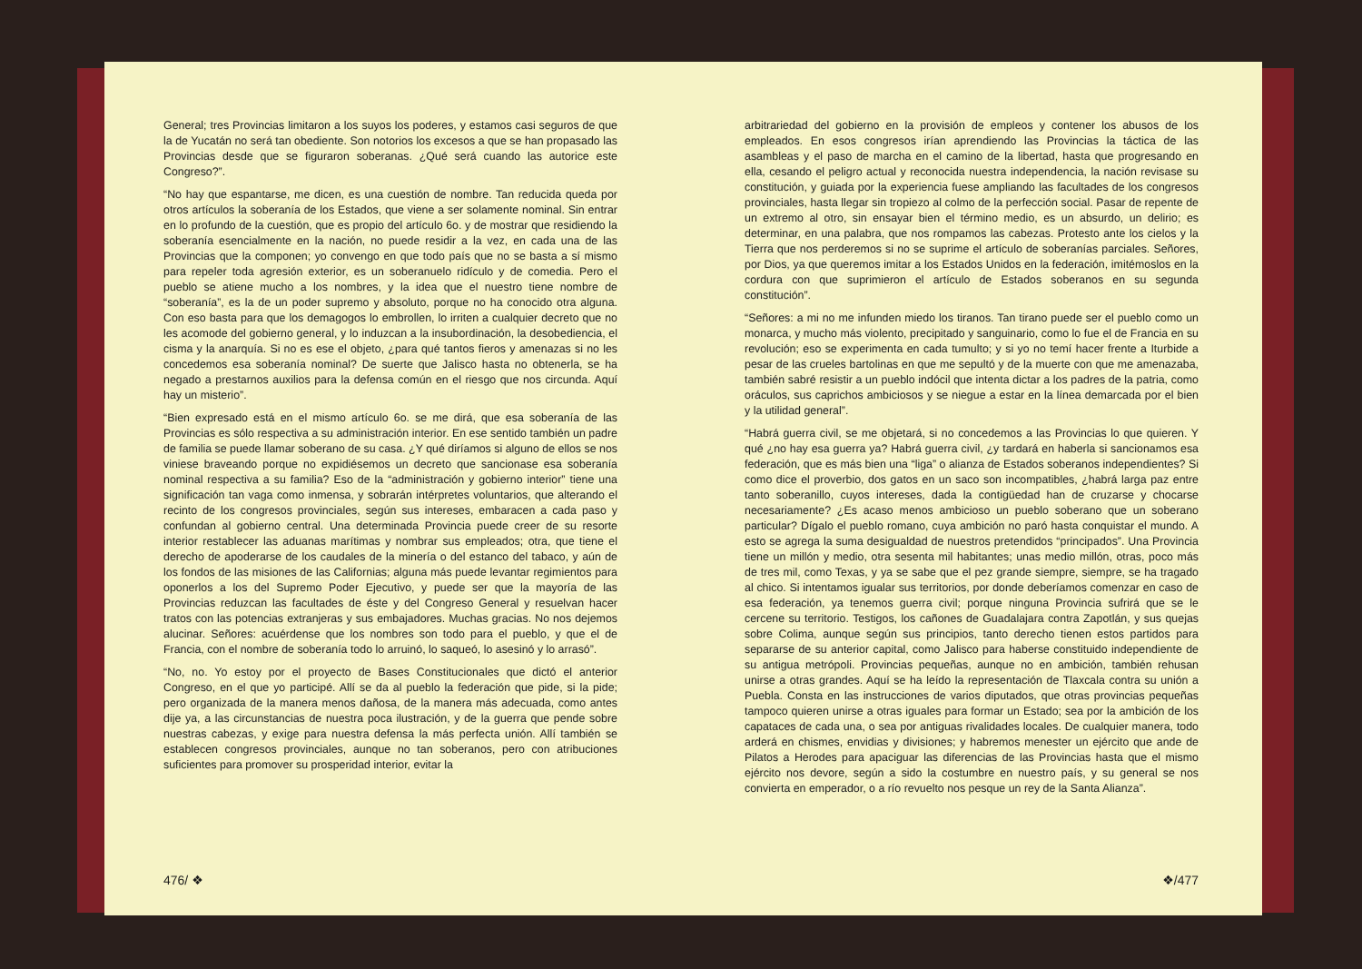General; tres Provincias limitaron a los suyos los poderes, y estamos casi seguros de que la de Yucatán no será tan obediente. Son notorios los excesos a que se han propasado las Provincias desde que se figuraron soberanas. ¿Qué será cuando las autorice este Congreso?”.
“No hay que espantarse, me dicen, es una cuestión de nombre. Tan reducida queda por otros artículos la soberanía de los Estados, que viene a ser solamente nominal. Sin entrar en lo profundo de la cuestión, que es propio del artículo 6o. y de mostrar que residiendo la soberanía esencialmente en la nación, no puede residir a la vez, en cada una de las Provincias que la componen; yo convengo en que todo país que no se basta a sí mismo para repeler toda agresión exterior, es un soberanuelo ridículo y de comedia. Pero el pueblo se atiene mucho a los nombres, y la idea que el nuestro tiene nombre de “soberanía”, es la de un poder supremo y absoluto, porque no ha conocido otra alguna. Con eso basta para que los demagogos lo embrollen, lo irriten a cualquier decreto que no les acomode del gobierno general, y lo induzcan a la insubordinación, la desobediencia, el cisma y la anarquía. Si no es ese el objeto, ¿para qué tantos fieros y amenazas si no les concedemos esa soberanía nominal? De suerte que Jalisco hasta no obtenerla, se ha negado a prestarnos auxilios para la defensa común en el riesgo que nos circunda. Aquí hay un misterio”.
“Bien expresado está en el mismo artículo 6o. se me dirá, que esa soberanía de las Provincias es sólo respectiva a su administración interior. En ese sentido también un padre de familia se puede llamar soberano de su casa. ¿Y qué diríamos si alguno de ellos se nos viniese braveando porque no expidiésemos un decreto que sancionase esa soberanía nominal respectiva a su familia? Eso de la “administración y gobierno interior” tiene una significación tan vaga como inmensa, y sobrarán intérpretes voluntarios, que alterando el recinto de los congresos provinciales, según sus intereses, embaracen a cada paso y confundan al gobierno central. Una determinada Provincia puede creer de su resorte interior restablecer las aduanas marítimas y nombrar sus empleados; otra, que tiene el derecho de apoderarse de los caudales de la minería o del estanco del tabaco, y aún de los fondos de las misiones de las Californias; alguna más puede levantar regimientos para oponerlos a los del Supremo Poder Ejecutivo, y puede ser que la mayoría de las Provincias reduzcan las facultades de éste y del Congreso General y resuelvan hacer tratos con las potencias extranjeras y sus embajadores. Muchas gracias. No nos dejemos alucinar. Señores: acuérdense que los nombres son todo para el pueblo, y que el de Francia, con el nombre de soberanía todo lo arruinó, lo saqueó, lo asesinó y lo arrasó”.
“No, no. Yo estoy por el proyecto de Bases Constitucionales que dictó el anterior Congreso, en el que yo participé. Allí se da al pueblo la federación que pide, si la pide; pero organizada de la manera menos dañosa, de la manera más adecuada, como antes dije ya, a las circunstancias de nuestra poca ilustración, y de la guerra que pende sobre nuestras cabezas, y exige para nuestra defensa la más perfecta unión. Allí también se establecen congresos provinciales, aunque no tan soberanos, pero con atribuciones suficientes para promover su prosperidad interior, evitar la
476/ ❖
arbitrariedad del gobierno en la provisión de empleos y contener los abusos de los empleados. En esos congresos irían aprendiendo las Provincias la táctica de las asambleas y el paso de marcha en el camino de la libertad, hasta que progresando en ella, cesando el peligro actual y reconocida nuestra independencia, la nación revisase su constitución, y guiada por la experiencia fuese ampliando las facultades de los congresos provinciales, hasta llegar sin tropiezo al colmo de la perfección social. Pasar de repente de un extremo al otro, sin ensayar bien el término medio, es un absurdo, un delirio; es determinar, en una palabra, que nos rompamos las cabezas. Protesto ante los cielos y la Tierra que nos perderemos si no se suprime el artículo de soberanías parciales. Señores, por Dios, ya que queremos imitar a los Estados Unidos en la federación, imitémoslos en la cordura con que suprimieron el artículo de Estados soberanos en su segunda constitución”.
“Señores: a mi no me infunden miedo los tiranos. Tan tirano puede ser el pueblo como un monarca, y mucho más violento, precipitado y sanguinario, como lo fue el de Francia en su revolución; eso se experimenta en cada tumulto; y si yo no temí hacer frente a Iturbide a pesar de las crueles bartolinas en que me sepultó y de la muerte con que me amenazaba, también sabré resistir a un pueblo indócil que intenta dictar a los padres de la patria, como oráculos, sus caprichos ambiciosos y se niegue a estar en la línea demarcada por el bien y la utilidad general”.
“Habrá guerra civil, se me objetará, si no concedemos a las Provincias lo que quieren. Y qué ¿no hay esa guerra ya? Habrá guerra civil, ¿y tardará en haberla si sancionamos esa federación, que es más bien una “liga” o alianza de Estados soberanos independientes? Si como dice el proverbio, dos gatos en un saco son incompatibles, ¿habrá larga paz entre tanto soberanillo, cuyos intereses, dada la contigüedad han de cruzarse y chocarse necesariamente? ¿Es acaso menos ambicioso un pueblo soberano que un soberano particular? Dígalo el pueblo romano, cuya ambición no paró hasta conquistar el mundo. A esto se agrega la suma desigualdad de nuestros pretendidos “principados”. Una Provincia tiene un millón y medio, otra sesenta mil habitantes; unas medio millón, otras, poco más de tres mil, como Texas, y ya se sabe que el pez grande siempre, siempre, se ha tragado al chico. Si intentamos igualar sus territorios, por donde deberíamos comenzar en caso de esa federación, ya tenemos guerra civil; porque ninguna Provincia sufrirá que se le cercene su territorio. Testigos, los cañones de Guadalajara contra Zapotlán, y sus quejas sobre Colima, aunque según sus principios, tanto derecho tienen estos partidos para separarse de su anterior capital, como Jalisco para haberse constituido independiente de su antigua metrópoli. Provincias pequeñas, aunque no en ambición, también rehusan unirse a otras grandes. Aquí se ha leído la representación de Tlaxcala contra su unión a Puebla. Consta en las instrucciones de varios diputados, que otras provincias pequeñas tampoco quieren unirse a otras iguales para formar un Estado; sea por la ambición de los capataces de cada una, o sea por antiguas rivalidades locales. De cualquier manera, todo arderá en chismes, envidias y divisiones; y habremos menester un ejército que ande de Pilatos a Herodes para apaciguar las diferencias de las Provincias hasta que el mismo ejército nos devore, según a sido la costumbre en nuestro país, y su general se nos convierta en emperador, o a río revuelto nos pesque un rey de la Santa Alianza”.
❖/477